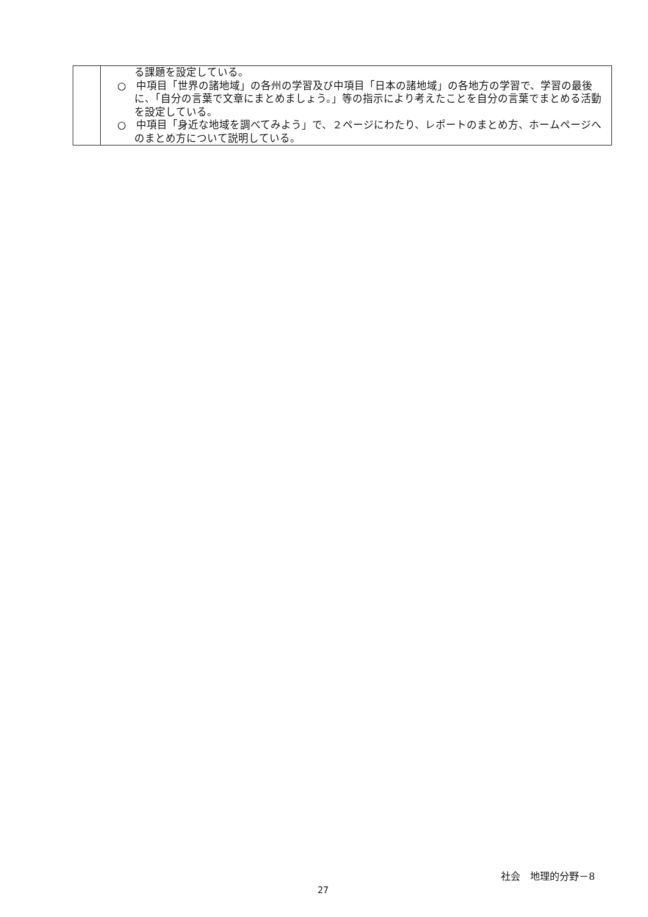| | る課題を設定している。 ○ 中項目「世界の諸地域」の各州の学習及び中項目「日本の諸地域」の各地方の学習で、学習の最後に、「自分の言葉で文章にまとめましょう。」等の指示により考えたことを自分の言葉でまとめる活動を設定している。 ○ 中項目「身近な地域を調べてみよう」で、２ページにわたり、レポートのまとめ方、ホームページへのまとめ方について説明している。 |
社会　地理的分野－8
27